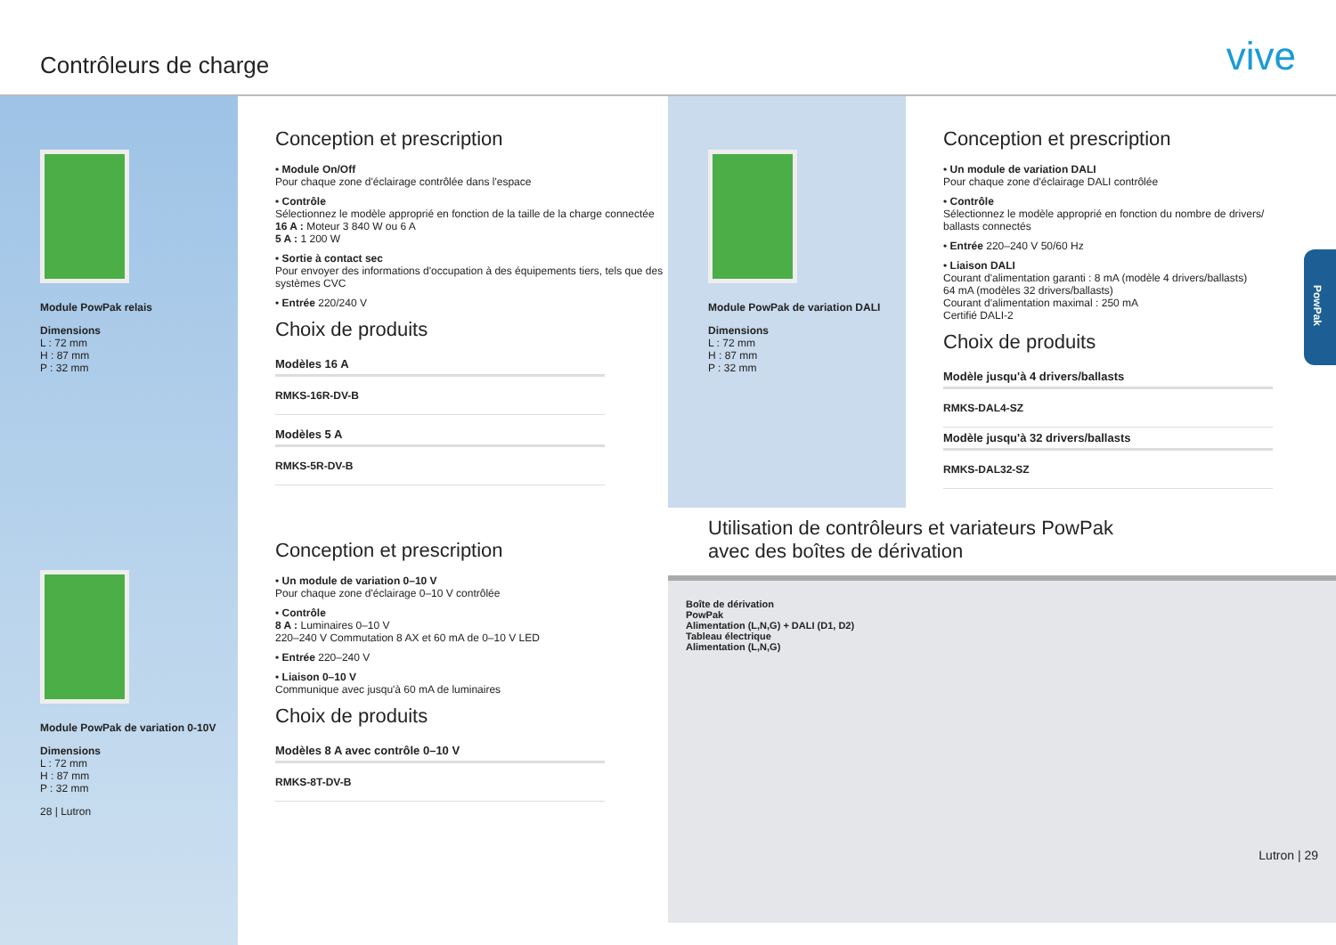Contrôleurs de charge
vive
Module PowPak relais
Dimensions
L : 72 mm
H : 87 mm
P : 32 mm
Module PowPak de variation 0-10V
Dimensions
L : 72 mm
H : 87 mm
P : 32 mm
28 | Lutron
Conception et prescription
• Module On/Off
Pour chaque zone d'éclairage contrôlée dans l'espace
• Contrôle
Sélectionnez le modèle approprié en fonction de la taille de la charge connectée
16 A : Moteur 3 840 W ou 6 A
5 A : 1 200 W
• Sortie à contact sec
Pour envoyer des informations d'occupation à des équipements tiers, tels que des systèmes CVC
• Entrée 220/240 V
Choix de produits
Modèles 16 A
RMKS-16R-DV-B
Modèles 5 A
RMKS-5R-DV-B
Conception et prescription
• Un module de variation 0–10 V
Pour chaque zone d'éclairage 0–10 V contrôlée
• Contrôle
8 A : Luminaires 0–10 V
220–240 V Commutation 8 AX et 60 mA de 0–10 V LED
• Entrée 220–240 V
• Liaison 0–10 V
Communique avec jusqu'à 60 mA de luminaires
Choix de produits
Modèles 8 A avec contrôle 0–10 V
RMKS-8T-DV-B
Module PowPak de variation DALI
Dimensions
L : 72 mm
H : 87 mm
P : 32 mm
Conception et prescription
• Un module de variation DALI
Pour chaque zone d'éclairage DALI contrôlée
• Contrôle
Sélectionnez le modèle approprié en fonction du nombre de drivers/ ballasts connectés
• Entrée 220–240 V 50/60 Hz
• Liaison DALI
Courant d'alimentation garanti : 8 mA (modèle 4 drivers/ballasts)
64 mA (modèles 32 drivers/ballasts)
Courant d'alimentation maximal : 250 mA
Certifié DALI-2
Choix de produits
Modèle jusqu'à 4 drivers/ballasts
RMKS-DAL4-SZ
Modèle jusqu'à 32 drivers/ballasts
RMKS-DAL32-SZ
Utilisation de contrôleurs et variateurs PowPak
avec des boîtes de dérivation
Boîte de dérivation
PowPak
Alimentation (L,N,G) + DALI (D1, D2)
Tableau électrique
Alimentation (L,N,G)
Lutron | 29
PowPak